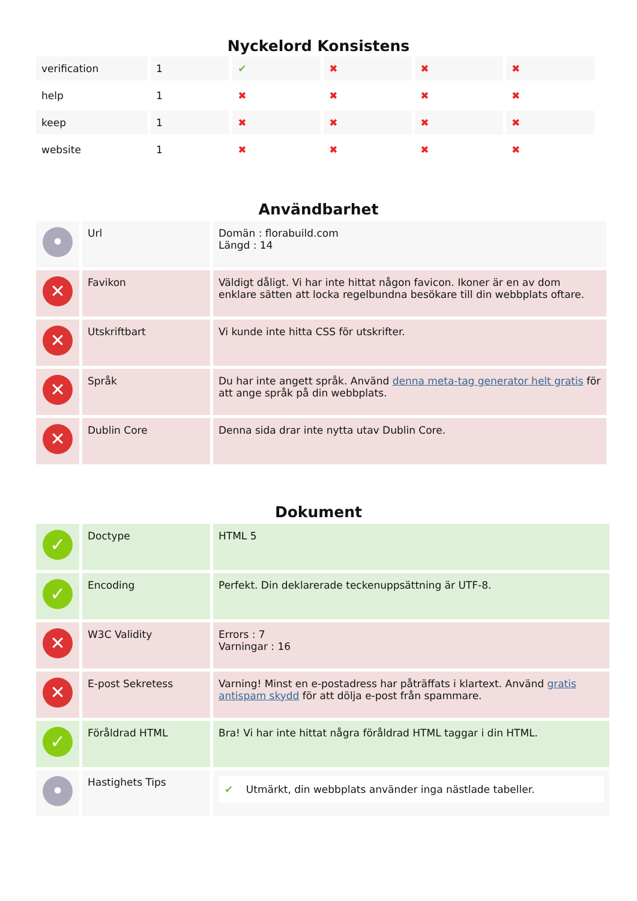Nyckelord Konsistens
| verification | 1 | ✔ | ✖ | ✖ | ✖ |
| help | 1 | ✖ | ✖ | ✖ | ✖ |
| keep | 1 | ✖ | ✖ | ✖ | ✖ |
| website | 1 | ✖ | ✖ | ✖ | ✖ |
Användbarhet
| • | Url | Domän : florabuild.com Längd : 14 |
| ✕ | Favikon | Väldigt dåligt. Vi har inte hittat någon favicon. Ikoner är en av dom enklare sätten att locka regelbundna besökare till din webbplats oftare. |
| ✕ | Utskriftbart | Vi kunde inte hitta CSS för utskrifter. |
| ✕ | Språk | Du har inte angett språk. Använd denna meta-tag generator helt gratis för att ange språk på din webbplats. |
| ✕ | Dublin Core | Denna sida drar inte nytta utav Dublin Core. |
Dokument
| ✓ | Doctype | HTML 5 |
| ✓ | Encoding | Perfekt. Din deklarerade teckenuppsättning är UTF-8. |
| ✕ | W3C Validity | Errors : 7 Varningar : 16 |
| ✕ | E-post Sekretess | Varning! Minst en e-postadress har påträffats i klartext. Använd gratis antispam skydd för att dölja e-post från spammare. |
| ✓ | Föråldrad HTML | Bra! Vi har inte hittat några föråldrad HTML taggar i din HTML. |
| • | Hastighets Tips | ✔ Utmärkt, din webbplats använder inga nästlade tabeller. |